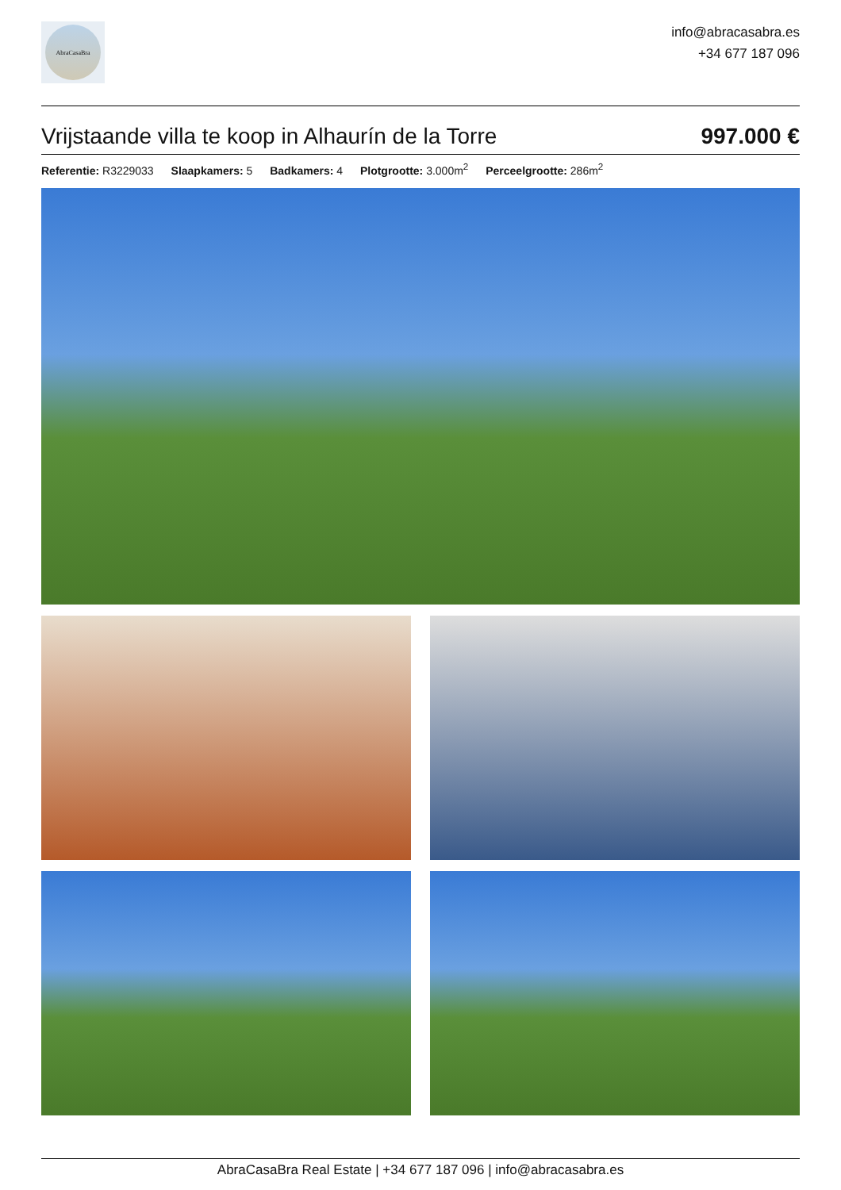AbraCasaBra
info@abracasabra.es
+34 677 187 096
Vrijstaande villa te koop in Alhaurín de la Torre
997.000 €
Referentie: R3229033 Slaapkamers: 5 Badkamers: 4 Plotgrootte: 3.000m<sup>2</sup> Perceelgrootte: 286m<sup>2</sup>
AbraCasaBra Real Estate | +34 677 187 096 | info@abracasabra.es